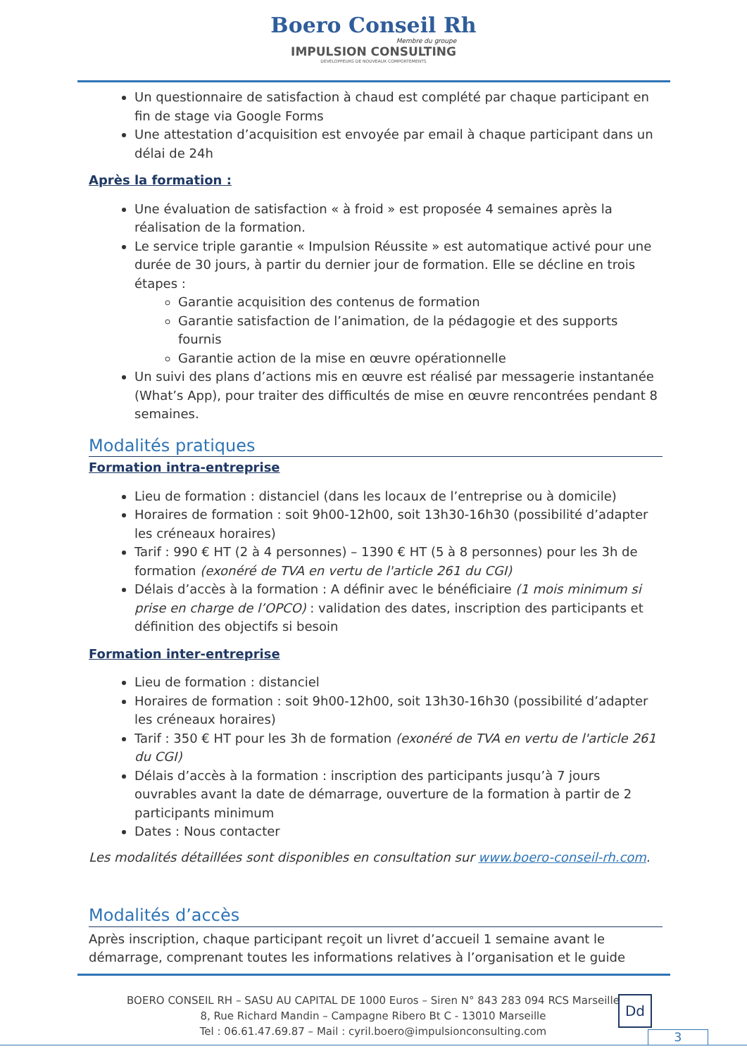Boero Conseil Rh
Membre du groupe
IMPULSION CONSULTING
DEVELOPPEURS DE NOUVEAUX COMPORTEMENTS
Un questionnaire de satisfaction à chaud est complété par chaque participant en fin de stage via Google Forms
Une attestation d’acquisition est envoyée par email à chaque participant dans un délai de 24h
Après la formation :
Une évaluation de satisfaction « à froid » est proposée 4 semaines après la réalisation de la formation.
Le service triple garantie « Impulsion Réussite » est automatique activé pour une durée de 30 jours, à partir du dernier jour de formation. Elle se décline en trois étapes :
Garantie acquisition des contenus de formation
Garantie satisfaction de l’animation, de la pédagogie et des supports fournis
Garantie action de la mise en œuvre opérationnelle
Un suivi des plans d’actions mis en œuvre est réalisé par messagerie instantanée (What’s App), pour traiter des difficultés de mise en œuvre rencontrées pendant 8 semaines.
Modalités pratiques
Formation intra-entreprise
Lieu de formation : distanciel (dans les locaux de l’entreprise ou à domicile)
Horaires de formation : soit 9h00-12h00, soit 13h30-16h30 (possibilité d’adapter les créneaux horaires)
Tarif : 990 € HT (2 à 4 personnes) – 1390 € HT (5 à 8 personnes) pour les 3h de formation (exonéré de TVA en vertu de l'article 261 du CGI)
Délais d’accès à la formation : A définir avec le bénéficiaire (1 mois minimum si prise en charge de l’OPCO) : validation des dates, inscription des participants et définition des objectifs si besoin
Formation inter-entreprise
Lieu de formation : distanciel
Horaires de formation : soit 9h00-12h00, soit 13h30-16h30 (possibilité d’adapter les créneaux horaires)
Tarif : 350 € HT pour les 3h de formation (exonéré de TVA en vertu de l'article 261 du CGI)
Délais d’accès à la formation : inscription des participants jusqu’à 7 jours ouvrables avant la date de démarrage, ouverture de la formation à partir de 2 participants minimum
Dates : Nous contacter
Les modalités détaillées sont disponibles en consultation sur www.boero-conseil-rh.com.
Modalités d’accès
Après inscription, chaque participant reçoit un livret d’accueil 1 semaine avant le démarrage, comprenant toutes les informations relatives à l’organisation et le guide
BOERO CONSEIL RH – SASU AU CAPITAL DE 1000 Euros – Siren N° 843 283 094 RCS Marseille
8, Rue Richard Mandin – Campagne Ribero Bt C - 13010 Marseille
Tel : 06.61.47.69.87 – Mail : cyril.boero@impulsionconsulting.com
Dd
3